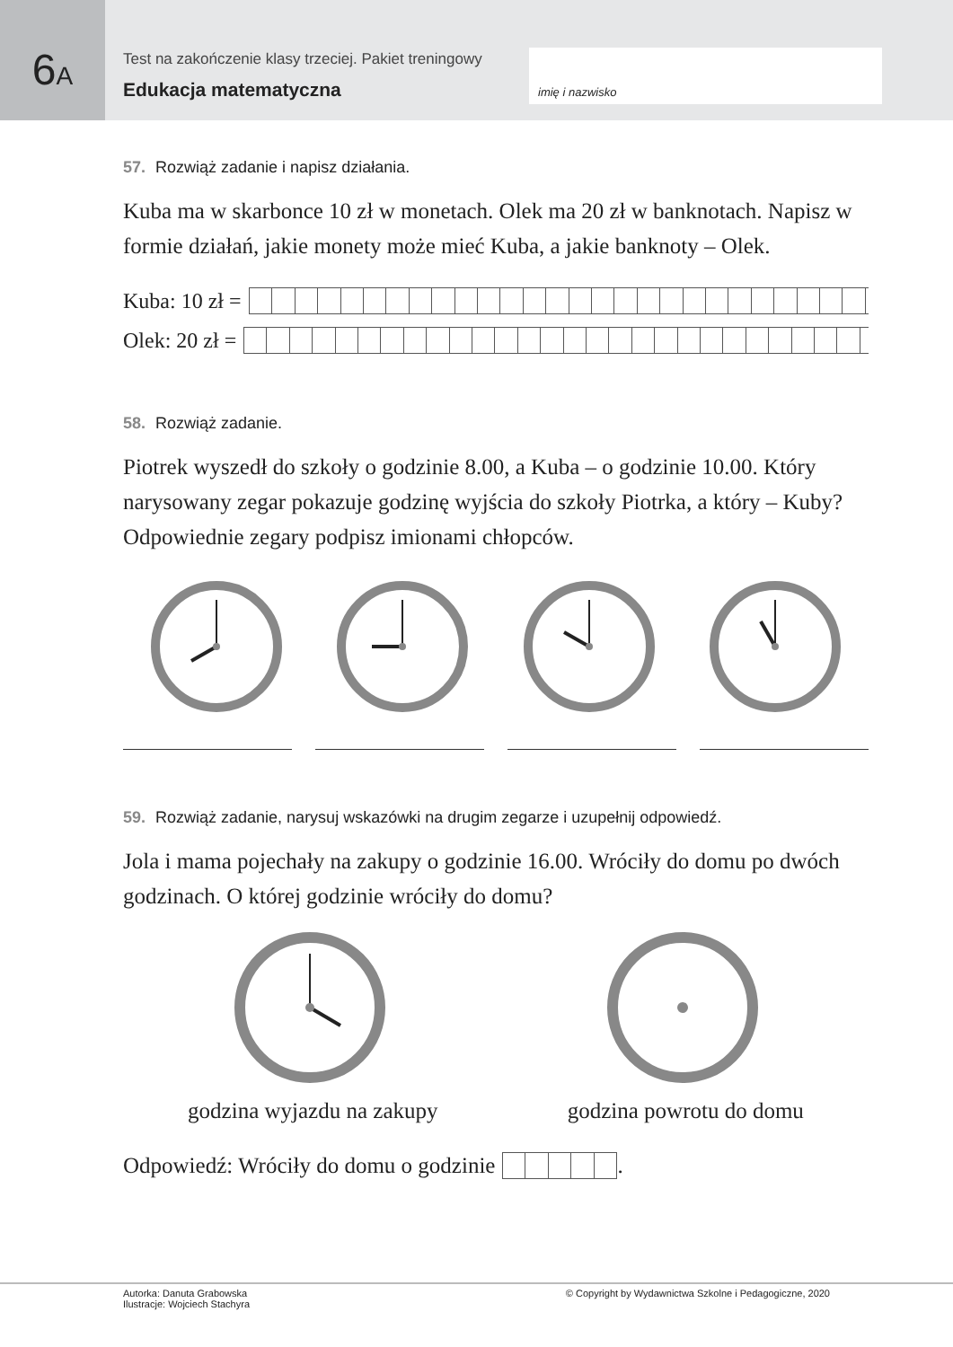6A
Test na zakończenie klasy trzeciej. Pakiet treningowy
Edukacja matematyczna
imię i nazwisko
57. Rozwiąż zadanie i napisz działania.
Kuba ma w skarbonce 10 zł w monetach. Olek ma 20 zł w banknotach. Napisz w formie działań, jakie monety może mieć Kuba, a jakie banknoty – Olek.
Kuba: 10 zł =
Olek: 20 zł =
58. Rozwiąż zadanie.
Piotrek wyszedł do szkoły o godzinie 8.00, a Kuba – o godzinie 10.00. Który narysowany zegar pokazuje godzinę wyjścia do szkoły Piotrka, a który – Kuby? Odpowiednie zegary podpisz imionami chłopców.
59. Rozwiąż zadanie, narysuj wskazówki na drugim zegarze i uzupełnij odpowiedź.
Jola i mama pojechały na zakupy o godzinie 16.00. Wróciły do domu po dwóch godzinach. O której godzinie wróciły do domu?
godzina wyjazdu na zakupy godzina powrotu do domu
Odpowiedź: Wróciły do domu o godzinie
.
Autorka: Danuta Grabowska
Ilustracje: Wojciech Stachyra
© Copyright by Wydawnictwa Szkolne i Pedagogiczne, 2020